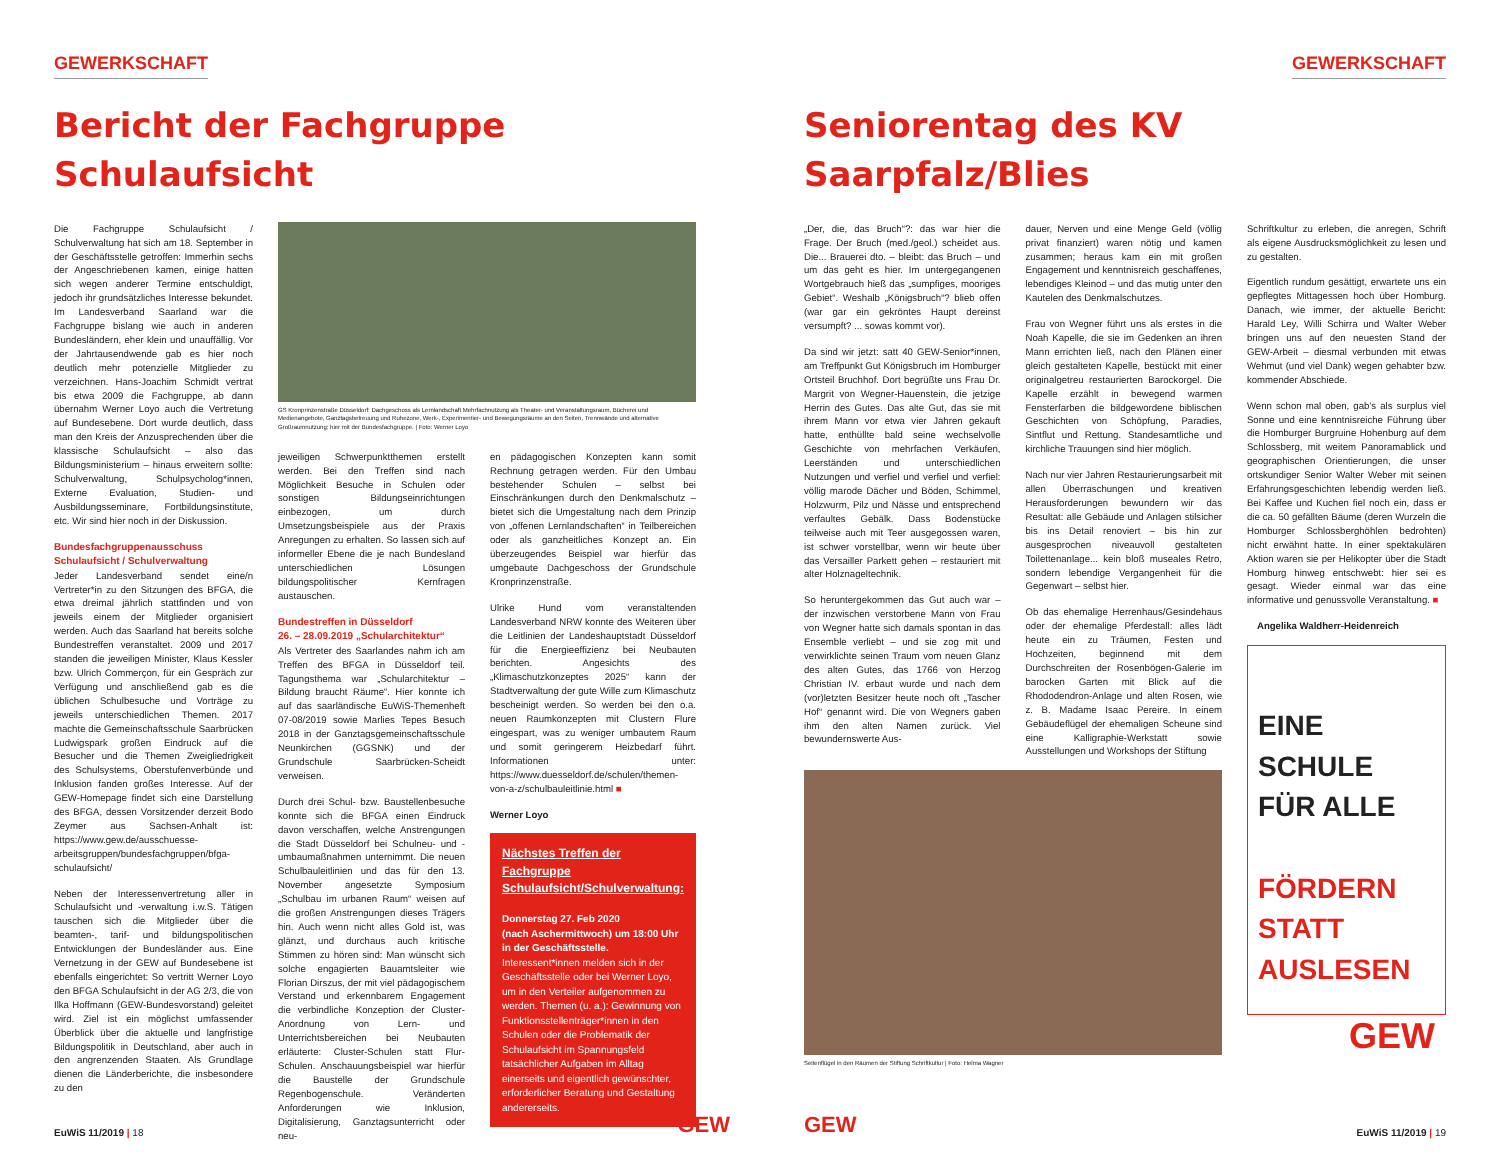GEWERKSCHAFT
Bericht der Fachgruppe Schulaufsicht
Die Fachgruppe Schulaufsicht / Schulverwaltung hat sich am 18. September in der Geschäftsstelle getroffen: Immerhin sechs der Angeschriebenen kamen, einige hatten sich wegen anderer Termine entschuldigt, jedoch ihr grundsätzliches Interesse bekundet. Im Landesverband Saarland war die Fachgruppe bislang wie auch in anderen Bundesländern, eher klein und unauffällig. Vor der Jahrtausendwende gab es hier noch deutlich mehr potenzielle Mitglieder zu verzeichnen. Hans-Joachim Schmidt vertrat bis etwa 2009 die Fachgruppe, ab dann übernahm Werner Loyo auch die Vertretung auf Bundesebene. Dort wurde deutlich, dass man den Kreis der Anzusprechenden über die klassische Schulaufsicht – also das Bildungsministerium – hinaus erweitern sollte: Schulverwaltung, Schulpsycholog*innen, Externe Evaluation, Studien- und Ausbildungsseminare, Fortbildungsinstitute, etc. Wir sind hier noch in der Diskussion.
Bundesfachgruppenausschuss Schulaufsicht / Schulverwaltung
Jeder Landesverband sendet eine/n Vertreter*in zu den Sitzungen des BFGA, die etwa dreimal jährlich stattfinden und von jeweils einem der Mitglieder organisiert werden. Auch das Saarland hat bereits solche Bundestreffen veranstaltet. 2009 und 2017 standen die jeweiligen Minister, Klaus Kessler bzw. Ulrich Commerçon, für ein Gespräch zur Verfügung und anschließend gab es die üblichen Schulbesuche und Vorträge zu jeweils unterschiedlichen Themen. 2017 machte die Gemeinschaftsschule Saarbrücken Ludwigspark großen Eindruck auf die Besucher und die Themen Zweigliedrigkeit des Schulsystems, Oberstufenverbünde und Inklusion fanden großes Interesse. Auf der GEW-Homepage findet sich eine Darstellung des BFGA, dessen Vorsitzender derzeit Bodo Zeymer aus Sachsen-Anhalt ist: https://www.gew.de/ausschuesse-arbeitsgruppen/bundesfachgruppen/bfga-schulaufsicht/
Neben der Interessenvertretung aller in Schulaufsicht und -verwaltung i.w.S. Tätigen tauschen sich die Mitglieder über die beamten-, tarif- und bildungspolitischen Entwicklungen der Bundesländer aus. Eine Vernetzung in der GEW auf Bundesebene ist ebenfalls eingerichtet: So vertritt Werner Loyo den BFGA Schulaufsicht in der AG 2/3, die von Ilka Hoffmann (GEW-Bundesvorstand) geleitet wird. Ziel ist ein möglichst umfassender Überblick über die aktuelle und langfristige Bildungspolitik in Deutschland, aber auch in den angrenzenden Staaten. Als Grundlage dienen die Länderberichte, die insbesondere zu den
GS Kronprinzenstraße Düsseldorf: Dachgeschoss als Lernlandschaft Mehrfachnutzung als Theater- und Veranstaltungsraum, Bücherei und Medienangebote, Ganztagsbetreuung und Ruhezone, Werk-, Experimentier- und Bewegungsräume an den Seiten, Trennwände und alternative Großraumnutzung; hier mit der Bundesfachgruppe. | Foto: Werner Loyo
jeweiligen Schwerpunktthemen erstellt werden. Bei den Treffen sind nach Möglichkeit Besuche in Schulen oder sonstigen Bildungseinrichtungen einbezogen, um durch Umsetzungsbeispiele aus der Praxis Anregungen zu erhalten. So lassen sich auf informeller Ebene die je nach Bundesland unterschiedlichen Lösungen bildungspolitischer Kernfragen austauschen.
Bundestreffen in Düsseldorf
26. – 28.09.2019 „Schularchitektur“
Als Vertreter des Saarlandes nahm ich am Treffen des BFGA in Düsseldorf teil. Tagungsthema war „Schularchitektur – Bildung braucht Räume“. Hier konnte ich auf das saarländische EuWiS-Themenheft 07-08/2019 sowie Marlies Tepes Besuch 2018 in der Ganztagsgemeinschaftsschule Neunkirchen (GGSNK) und der Grundschule Saarbrücken-Scheidt verweisen.
Durch drei Schul- bzw. Baustellenbesuche konnte sich die BFGA einen Eindruck davon verschaffen, welche Anstrengungen die Stadt Düsseldorf bei Schulneu- und -umbaumaßnahmen unternimmt. Die neuen Schulbauleitlinien und das für den 13. November angesetzte Symposium „Schulbau im urbanen Raum“ weisen auf die großen Anstrengungen dieses Trägers hin. Auch wenn nicht alles Gold ist, was glänzt, und durchaus auch kritische Stimmen zu hören sind: Man wünscht sich solche engagierten Bauamtsleiter wie Florian Dirszus, der mit viel pädagogischem Verstand und erkennbarem Engagement die verbindliche Konzeption der Cluster-Anordnung von Lern- und Unterrichtsbereichen bei Neubauten erläuterte: Cluster-Schulen statt Flur-Schulen. Anschauungsbeispiel war hierfür die Baustelle der Grundschule Regenbogenschule. Veränderten Anforderungen wie Inklusion, Digitalisierung, Ganztagsunterricht oder neu-
en pädagogischen Konzepten kann somit Rechnung getragen werden. Für den Umbau bestehender Schulen – selbst bei Einschränkungen durch den Denkmalschutz – bietet sich die Umgestaltung nach dem Prinzip von „offenen Lernlandschaften“ in Teilbereichen oder als ganzheitliches Konzept an. Ein überzeugendes Beispiel war hierfür das umgebaute Dachgeschoss der Grundschule Kronprinzenstraße.
Ulrike Hund vom veranstaltenden Landesverband NRW konnte des Weiteren über die Leitlinien der Landeshauptstadt Düsseldorf für die Energieeffizienz bei Neubauten berichten. Angesichts des „Klimaschutzkonzeptes 2025“ kann der Stadtverwaltung der gute Wille zum Klimaschutz bescheinigt werden. So werden bei den o.a. neuen Raumkonzepten mit Clustern Flure eingespart, was zu weniger umbautem Raum und somit geringerem Heizbedarf führt. Informationen unter: https://www.duesseldorf.de/schulen/themen-von-a-z/schulbauleitlinie.html ■
Werner Loyo
Nächstes Treffen der Fachgruppe Schulaufsicht/Schulverwaltung:
Donnerstag 27. Feb 2020
(nach Aschermittwoch) um 18:00 Uhr
in der Geschäftsstelle.
Interessent*innen melden sich in der Geschäftsstelle oder bei Werner Loyo, um in den Verteiler aufgenommen zu werden. Themen (u. a.): Gewinnung von Funktionsstellenträger*innen in den Schulen oder die Problematik der Schulaufsicht im Spannungsfeld tatsächlicher Aufgaben im Alltag einerseits und eigentlich gewünschter, erforderlicher Beratung und Gestaltung andererseits.
EuWiS 11/2019 | 18 GEW
GEWERKSCHAFT
Seniorentag des KV Saarpfalz/Blies
„Der, die, das Bruch“?: das war hier die Frage. Der Bruch (med./geol.) scheidet aus. Die... Brauerei dto. – bleibt: das Bruch – und um das geht es hier. Im untergegangenen Wortgebrauch hieß das „sumpfiges, mooriges Gebiet“. Weshalb „Königsbruch“? blieb offen (war gar ein gekröntes Haupt dereinst versumpft? ... sowas kommt vor).
Da sind wir jetzt: satt 40 GEW-Senior*innen, am Treffpunkt Gut Königsbruch im Homburger Ortsteil Bruchhof. Dort begrüßte uns Frau Dr. Margrit von Wegner-Hauenstein, die jetzige Herrin des Gutes. Das alte Gut, das sie mit ihrem Mann vor etwa vier Jahren gekauft hatte, enthüllte bald seine wechselvolle Geschichte von mehrfachen Verkäufen, Leerständen und unterschiedlichen Nutzungen und verfiel und verfiel und verfiel: völlig marode Dächer und Böden, Schimmel, Holzwurm, Pilz und Nässe und entsprechend verfaultes Gebälk. Dass Bodenstücke teilweise auch mit Teer ausgegossen waren, ist schwer vorstellbar, wenn wir heute über das Versailler Parkett gehen – restauriert mit alter Holznageltechnik.
So heruntergekommen das Gut auch war – der inzwischen verstorbene Mann von Frau von Wegner hatte sich damals spontan in das Ensemble verliebt – und sie zog mit und verwirklichte seinen Traum vom neuen Glanz des alten Gutes, das 1766 von Herzog Christian IV. erbaut wurde und nach dem (vor)letzten Besitzer heute noch oft „Tascher Hof“ genannt wird. Die von Wegners gaben ihm den alten Namen zurück. Viel bewundernswerte Aus-
dauer, Nerven und eine Menge Geld (völlig privat finanziert) waren nötig und kamen zusammen; heraus kam ein mit großen Engagement und kenntnisreich geschaffenes, lebendiges Kleinod – und das mutig unter den Kautelen des Denkmalschutzes.
Frau von Wegner führt uns als erstes in die Noah Kapelle, die sie im Gedenken an ihren Mann errichten ließ, nach den Plänen einer gleich gestalteten Kapelle, bestückt mit einer originalgetreu restaurierten Barockorgel. Die Kapelle erzählt in bewegend warmen Fensterfarben die bildgewordene biblischen Geschichten von Schöpfung, Paradies, Sintflut und Rettung. Standesamtliche und kirchliche Trauungen sind hier möglich.
Nach nur vier Jahren Restaurierungsarbeit mit allen Überraschungen und kreativen Herausforderungen bewundern wir das Resultat: alle Gebäude und Anlagen stilsicher bis ins Detail renoviert – bis hin zur ausgesprochen niveauvoll gestalteten Toilettenanlage... kein bloß museales Retro, sondern lebendige Vergangenheit für die Gegenwart – selbst hier.
Ob das ehemalige Herrenhaus/Gesindehaus oder der ehemalige Pferdestall: alles lädt heute ein zu Träumen, Festen und Hochzeiten, beginnend mit dem Durchschreiten der Rosenbögen-Galerie im barocken Garten mit Blick auf die Rhododendron-Anlage und alten Rosen, wie z. B. Madame Isaac Pereire. In einem Gebäudeflügel der ehemaligen Scheune sind eine Kalligraphie-Werkstatt sowie Ausstellungen und Workshops der Stiftung
Seitenflügel in den Räumen der Stiftung Schriftkultur | Foto: Helma Wagner
Schriftkultur zu erleben, die anregen, Schrift als eigene Ausdrucksmöglichkeit zu lesen und zu gestalten.
Eigentlich rundum gesättigt, erwartete uns ein gepflegtes Mittagessen hoch über Homburg. Danach, wie immer, der aktuelle Bericht: Harald Ley, Willi Schirra und Walter Weber bringen uns auf den neuesten Stand der GEW-Arbeit – diesmal verbunden mit etwas Wehmut (und viel Dank) wegen gehabter bzw. kommender Abschiede.
Wenn schon mal oben, gab’s als surplus viel Sonne und eine kenntnisreiche Führung über die Homburger Burgruine Hohenburg auf dem Schlossberg, mit weitem Panoramablick und geographischen Orientierungen, die unser ortskundiger Senior Walter Weber mit seinen Erfahrungsgeschichten lebendig werden ließ. Bei Kaffee und Kuchen fiel noch ein, dass er die ca. 50 gefällten Bäume (deren Wurzeln die Homburger Schlossberghöhlen bedrohten) nicht erwähnt hatte. In einer spektakulären Aktion waren sie per Helikopter über die Stadt Homburg hinweg entschwebt: hier sei es gesagt. Wieder einmal war das eine informative und genussvolle Veranstaltung. ■
Angelika Waldherr-Heidenreich
EINE SCHULE
FÜR ALLE
FÖRDERN STATT
AUSLESEN
GEW
GEW EuWiS 11/2019 | 19